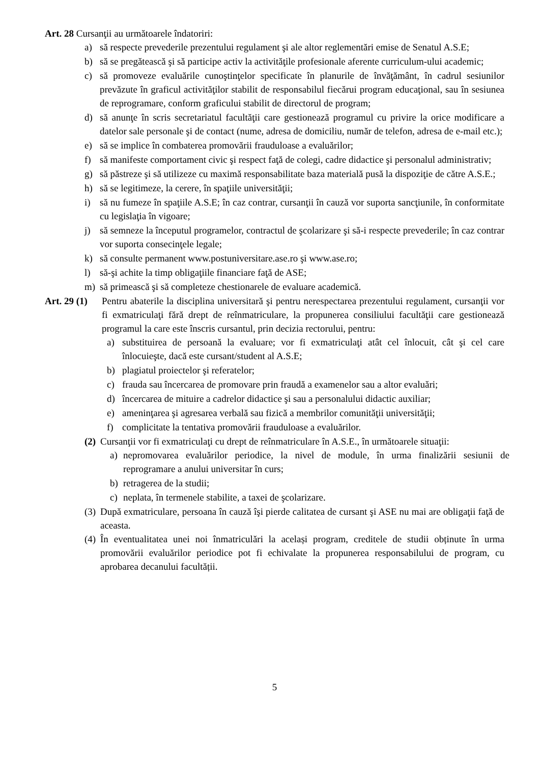Art. 28 Cursanţii au următoarele îndatoriri:
a) să respecte prevederile prezentului regulament şi ale altor reglementări emise de Senatul A.S.E;
b) să se pregătească şi să participe activ la activităţile profesionale aferente curriculum-ului academic;
c) să promoveze evaluările cunoştinţelor specificate în planurile de învăţământ, în cadrul sesiunilor prevăzute în graficul activităţilor stabilit de responsabilul fiecărui program educaţional, sau în sesiunea de reprogramare, conform graficului stabilit de directorul de program;
d) să anunţe în scris secretariatul facultăţii care gestionează programul cu privire la orice modificare a datelor sale personale şi de contact (nume, adresa de domiciliu, număr de telefon, adresa de e-mail etc.);
e) să se implice în combaterea promovării frauduloase a evaluărilor;
f) să manifeste comportament civic şi respect faţă de colegi, cadre didactice şi personalul administrativ;
g) să păstreze şi să utilizeze cu maximă responsabilitate baza materială pusă la dispoziţie de către A.S.E.;
h) să se legitimeze, la cerere, în spaţiile universităţii;
i) să nu fumeze în spaţiile A.S.E; în caz contrar, cursanţii în cauză vor suporta sancţiunile, în conformitate cu legislaţia în vigoare;
j) să semneze la începutul programelor, contractul de şcolarizare şi să-i respecte prevederile; în caz contrar vor suporta consecinţele legale;
k) să consulte permanent www.postuniversitare.ase.ro şi www.ase.ro;
l) să-şi achite la timp obligaţiile financiare faţă de ASE;
m) să primească şi să completeze chestionarele de evaluare academică.
Art. 29 (1) Pentru abaterile la disciplina universitară şi pentru nerespectarea prezentului regulament, cursanţii vor fi exmatriculaţi fără drept de reînmatriculare, la propunerea consiliului facultăţii care gestionează programul la care este înscris cursantul, prin decizia rectorului, pentru:
a) substituirea de persoană la evaluare; vor fi exmatriculaţi atât cel înlocuit, cât şi cel care înlocuieşte, dacă este cursant/student al A.S.E;
b) plagiatul proiectelor şi referatelor;
c) frauda sau încercarea de promovare prin fraudă a examenelor sau a altor evaluări;
d) încercarea de mituire a cadrelor didactice şi sau a personalului didactic auxiliar;
e) ameninţarea şi agresarea verbală sau fizică a membrilor comunităţii universităţii;
f) complicitate la tentativa promovării frauduloase a evaluărilor.
(2) Cursanţii vor fi exmatriculaţi cu drept de reînmatriculare în A.S.E., în următoarele situaţii:
a) nepromovarea evaluărilor periodice, la nivel de module, în urma finalizării sesiunii de reprogramare a anului universitar în curs;
b) retragerea de la studii;
c) neplata, în termenele stabilite, a taxei de şcolarizare.
(3) După exmatriculare, persoana în cauză îşi pierde calitatea de cursant şi ASE nu mai are obligaţii faţă de aceasta.
(4) În eventualitatea unei noi înmatriculări la același program, creditele de studii obținute în urma promovării evaluărilor periodice pot fi echivalate la propunerea responsabilului de program, cu aprobarea decanului facultății.
5